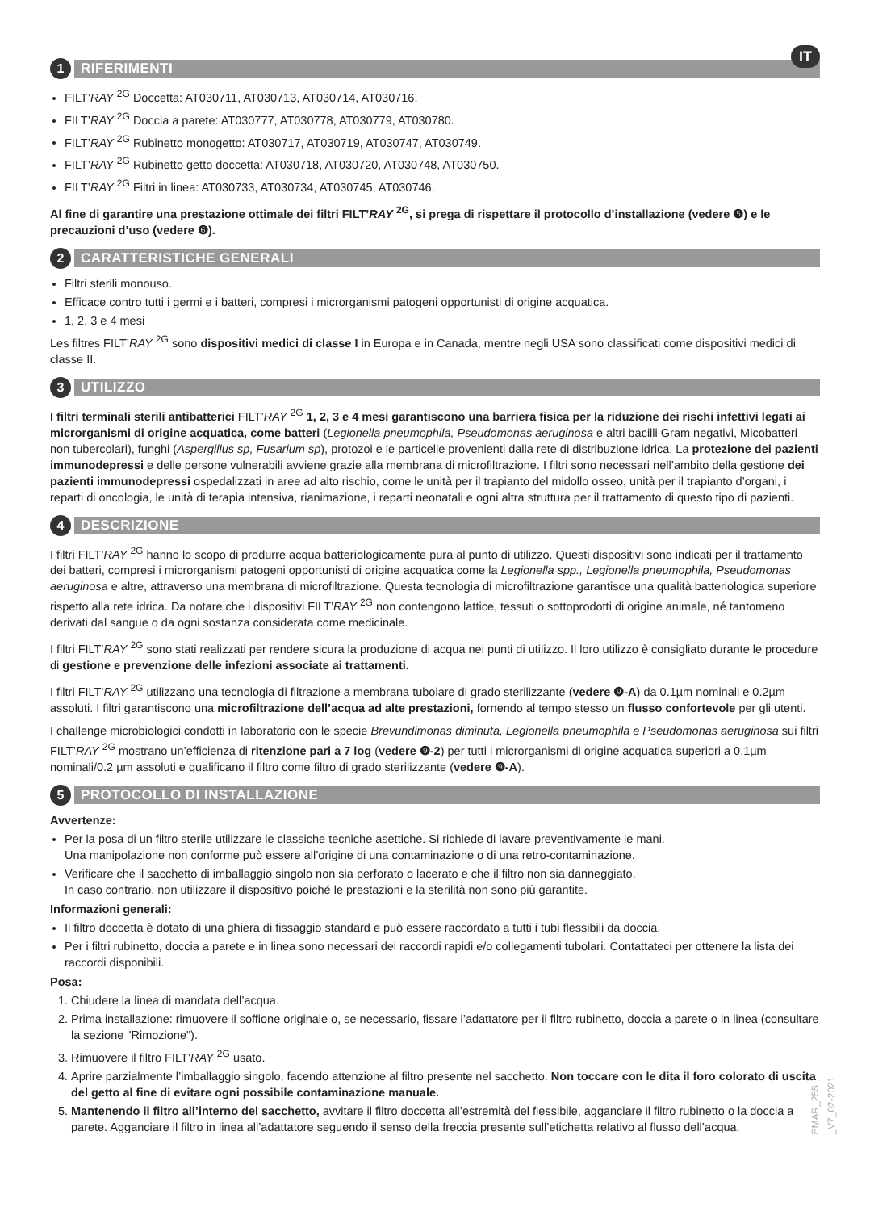IT
1
RIFERIMENTI
FILT’RAY <sup>2G</sup> Doccetta: AT030711, AT030713, AT030714, AT030716.
FILT’RAY <sup>2G</sup> Doccia a parete: AT030777, AT030778, AT030779, AT030780.
FILT’RAY <sup>2G</sup> Rubinetto monogetto: AT030717, AT030719, AT030747, AT030749.
FILT’RAY <sup>2G</sup> Rubinetto getto doccetta: AT030718, AT030720, AT030748, AT030750.
FILT’RAY <sup>2G</sup> Filtri in linea: AT030733, AT030734, AT030745, AT030746.
Al fine di garantire una prestazione ottimale dei filtri FILT’RAY <sup>2G</sup>, si prega di rispettare il protocollo d’installazione (vedere ❺) e le precauzioni d’uso (vedere ❻).
2
CARATTERISTICHE GENERALI
Filtri sterili monouso.
Efficace contro tutti i germi e i batteri, compresi i microrganismi patogeni opportunisti di origine acquatica.
1, 2, 3 e 4 mesi
Les filtres FILT’RAY <sup>2G</sup> sono dispositivi medici di classe I in Europa e in Canada, mentre negli USA sono classificati come dispositivi medici di classe II.
3
UTILIZZO
I filtri terminali sterili antibatterici FILT’RAY <sup>2G</sup> 1, 2, 3 e 4 mesi garantiscono una barriera fisica per la riduzione dei rischi infettivi legati ai microrganismi di origine acquatica, come batteri (Legionella pneumophila, Pseudomonas aeruginosa e altri bacilli Gram negativi, Micobatteri non tubercolari), funghi (Aspergillus sp, Fusarium sp), protozoi e le particelle provenienti dalla rete di distribuzione idrica. La protezione dei pazienti immunodepressi e delle persone vulnerabili avviene grazie alla membrana di microfiltrazione. I filtri sono necessari nell’ambito della gestione dei pazienti immunodepressi ospedalizzati in aree ad alto rischio, come le unità per il trapianto del midollo osseo, unità per il trapianto d’organi, i reparti di oncologia, le unità di terapia intensiva, rianimazione, i reparti neonatali e ogni altra struttura per il trattamento di questo tipo di pazienti.
4
DESCRIZIONE
I filtri FILT’RAY <sup>2G</sup> hanno lo scopo di produrre acqua batteriologicamente pura al punto di utilizzo. Questi dispositivi sono indicati per il trattamento dei batteri, compresi i microrganismi patogeni opportunisti di origine acquatica come la Legionella spp., Legionella pneumophila, Pseudomonas aeruginosa e altre, attraverso una membrana di microfiltrazione. Questa tecnologia di microfiltrazione garantisce una qualità batteriologica superiore rispetto alla rete idrica. Da notare che i dispositivi FILT’RAY <sup>2G</sup> non contengono lattice, tessuti o sottoprodotti di origine animale, né tantomeno derivati dal sangue o da ogni sostanza considerata come medicinale.
I filtri FILT’RAY <sup>2G</sup> sono stati realizzati per rendere sicura la produzione di acqua nei punti di utilizzo. Il loro utilizzo è consigliato durante le procedure di gestione e prevenzione delle infezioni associate ai trattamenti.
I filtri FILT’RAY <sup>2G</sup> utilizzano una tecnologia di filtrazione a membrana tubolare di grado sterilizzante (vedere ❾-A) da 0.1µm nominali e 0.2µm assoluti. I filtri garantiscono una microfiltrazione dell’acqua ad alte prestazioni, fornendo al tempo stesso un flusso confortevole per gli utenti.
I challenge microbiologici condotti in laboratorio con le specie Brevundimonas diminuta, Legionella pneumophila e Pseudomonas aeruginosa sui filtri FILT’RAY <sup>2G</sup> mostrano un’efficienza di ritenzione pari a 7 log (vedere ❾-2) per tutti i microrganismi di origine acquatica superiori a 0.1µm nominali/0.2 µm assoluti e qualificano il filtro come filtro di grado sterilizzante (vedere ❾-A).
5
PROTOCOLLO DI INSTALLAZIONE
Avvertenze:
Per la posa di un filtro sterile utilizzare le classiche tecniche asettiche. Si richiede di lavare preventivamente le mani.
Una manipolazione non conforme può essere all’origine di una contaminazione o di una retro-contaminazione.
Verificare che il sacchetto di imballaggio singolo non sia perforato o lacerato e che il filtro non sia danneggiato.
In caso contrario, non utilizzare il dispositivo poiché le prestazioni e la sterilità non sono più garantite.
Informazioni generali:
Il filtro doccetta è dotato di una ghiera di fissaggio standard e può essere raccordato a tutti i tubi flessibili da doccia.
Per i filtri rubinetto, doccia a parete e in linea sono necessari dei raccordi rapidi e/o collegamenti tubolari. Contattateci per ottenere la lista dei raccordi disponibili.
Posa:
1. Chiudere la linea di mandata dell’acqua.
2. Prima installazione: rimuovere il soffione originale o, se necessario, fissare l’adattatore per il filtro rubinetto, doccia a parete o in linea (consultare la sezione "Rimozione").
3. Rimuovere il filtro FILT’RAY <sup>2G</sup> usato.
4. Aprire parzialmente l’imballaggio singolo, facendo attenzione al filtro presente nel sacchetto. Non toccare con le dita il foro colorato di uscita del getto al fine di evitare ogni possibile contaminazione manuale.
5. Mantenendo il filtro all’interno del sacchetto, avvitare il filtro doccetta all’estremità del flessibile, agganciare il filtro rubinetto o la doccia a parete. Agganciare il filtro in linea all’adattatore seguendo il senso della freccia presente sull’etichetta relativo al flusso dell’acqua.
EMAR_255 _V7_02-2021